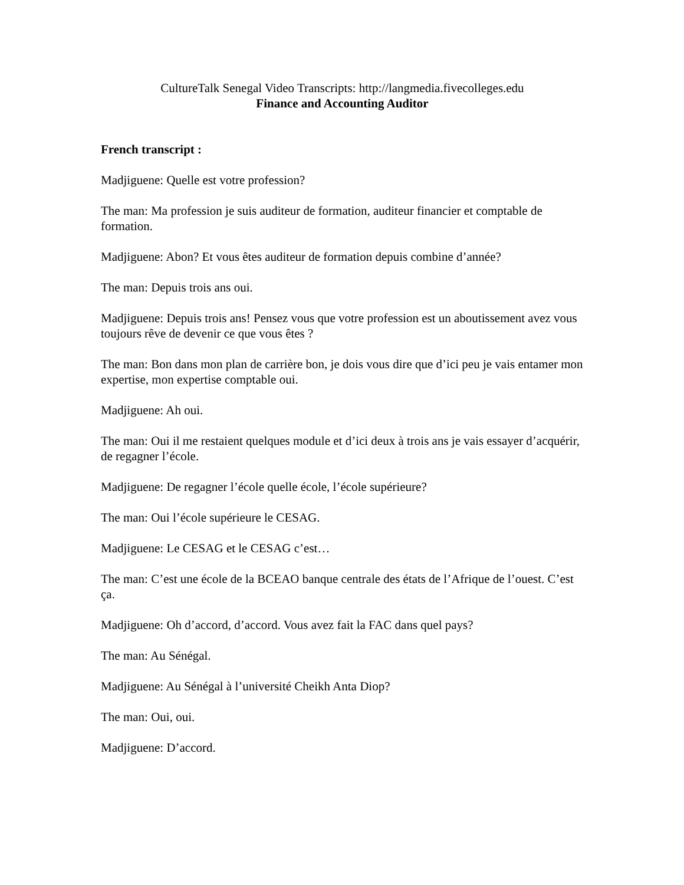CultureTalk Senegal Video Transcripts: http://langmedia.fivecolleges.edu
Finance and Accounting Auditor
French transcript :
Madjiguene: Quelle est votre profession?
The man: Ma profession je suis auditeur de formation, auditeur financier et comptable de formation.
Madjiguene: Abon? Et vous êtes auditeur de formation depuis combine d’année?
The man: Depuis trois ans oui.
Madjiguene: Depuis trois ans! Pensez vous que votre profession est un aboutissement avez vous toujours rêve de devenir ce que vous êtes ?
The man: Bon dans mon plan de carrière bon, je dois vous dire que d’ici peu je vais entamer mon expertise, mon expertise comptable oui.
Madjiguene: Ah oui.
The man: Oui il me restaient quelques module et d’ici deux à trois ans je vais essayer d’acquérir, de regagner l’école.
Madjiguene: De regagner l’école quelle école, l’école supérieure?
The man: Oui l’école supérieure le CESAG.
Madjiguene: Le CESAG et le CESAG c’est…
The man: C’est une école de la BCEAO banque centrale des états de l’Afrique de l’ouest. C’est ça.
Madjiguene: Oh d’accord, d’accord. Vous avez fait la FAC dans quel pays?
The man: Au Sénégal.
Madjiguene: Au Sénégal à l’université Cheikh Anta Diop?
The man: Oui, oui.
Madjiguene: D’accord.